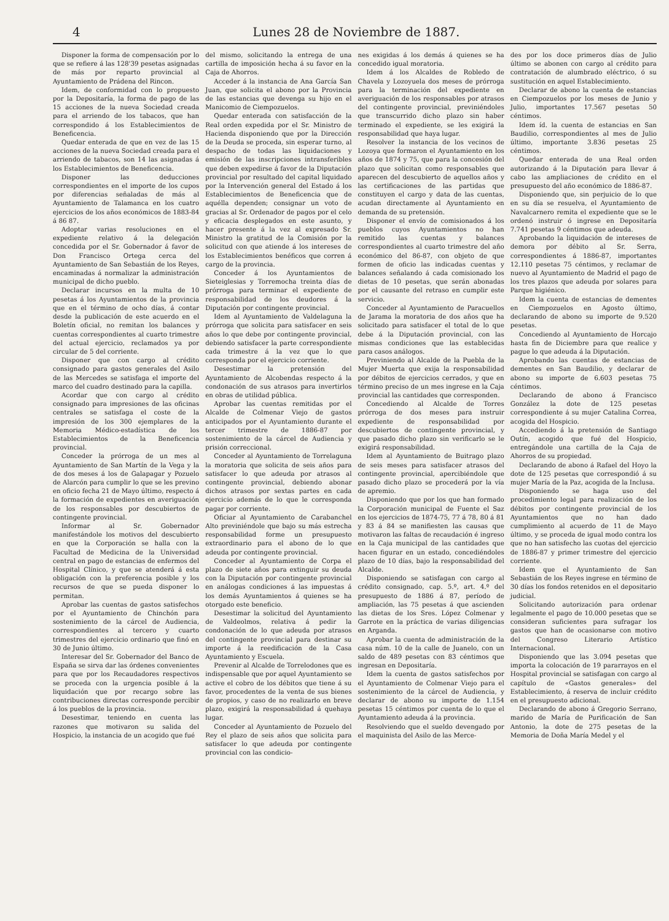4 Lunes 28 de Noviembre de 1887.
Disponer la forma de compensación por lo que se refiere á las 128'39 pesetas asignadas de más por reparto provincial al Ayuntamiento de Prádena del Rincon.
Idem, de conformidad con lo propuesto por la Depositaría, la forma de pago de las 15 acciones de la nueva Sociedad creada para el arriendo de los tabacos, que han correspondido á los Establecimientos de Beneficencia.
Quedar enterada de que en vez de las 15 acciones de la nueva Sociedad creada para el arriendo de tabacos, son 14 las asignadas á los Establecimientos de Beneficencia.
Disponer las deducciones correspondientes en el importe de los cupos por diferencias señaladas de más al Ayuntamiento de Talamanca en los cuatro ejercicios de los años económicos de 1883-84 á 86 87.
Adoptar varias resoluciones en el expediente relativo á la delegación concedida por el Sr. Gobernador á favor de Don Francisco Ortega cerca del Ayuntamiento de San Sebastián de los Reyes, encaminadas á normalizar la administración municipal de dicho pueblo.
Declarar incursos en la multa de 10 pesetas á los Ayuntamientos de la provincia que en el término de ocho días, á contar desde la publicación de este acuerdo en el Boletín oficial, no remitan los balances y cuentas correspondientes al cuarto trimestre del actual ejercicio, reclamados ya por circular de 5 del corriente.
Disponer que con cargo al crédito consignado para gastos generales del Asilo de las Mercedes se satisfaga el importe del marco del cuadro destinado para la capilla.
Acordar que con cargo al crédito consignado para impresiones de las oficinas centrales se satisfaga el coste de la impresión de los 300 ejemplares de la Memoria Médico-estadística de los Establecimientos de la Beneficencia provincial.
Conceder la prórroga de un mes al Ayuntamiento de San Martín de la Vega y la de dos meses á los de Galapagar y Pozuelo de Alarcón para cumplir lo que se les previno en oficio fecha 21 de Mayo último, respecto á la formación de expedientes en averiguación de los responsables por descubiertos de contingente provincial.
Informar al Sr. Gobernador manifestándole los motivos del descubierto en que la Corporación se halla con la Facultad de Medicina de la Universidad central en pago de estancias de enfermos del Hospital Clínico, y que se atenderá á esta obligación con la preferencia posible y los recursos de que se pueda disponer lo permitan.
Aprobar las cuentas de gastos satisfechos por el Ayuntamiento de Chinchón para sostenimiento de la cárcel de Audiencia, correspondientes al tercero y cuarto trimestres del ejercicio ordinario que finó en 30 de Junio último.
Interesar del Sr. Gobernador del Banco de España se sirva dar las órdenes convenientes para que por los Recaudadores respectivos se proceda con la urgencia posible á la liquidación que por recargo sobre las contribuciones directas corresponde percibir á los pueblos de la provincia.
Desestimar, teniendo en cuenta las razones que motivaron su salida del Hospicio, la instancia de un acogido que fué
del mismo, solicitando la entrega de una cartilla de imposición hecha á su favor en la Caja de Ahorros.
Acceder á la instancia de Ana García San Juan, que solicita el abono por la Provincia de las estancias que devenga su hijo en el Manicomio de Ciempozuelos.
Quedar enterada con satisfacción de la Real orden expedida por el Sr. Ministro de Hacienda disponiendo que por la Dirección de la Deuda se proceda, sin esperar turno, al despacho de todas las liquidaciones y emisión de las inscripciones intransferibles que deben expedirse á favor de la Diputación provincial por resultado del capital liquidado por la Intervención general del Estado á los Establecimientos de Beneficencia que de aquélla dependen; consignar un voto de gracias al Sr. Ordenador de pagos por el celo y eficacia desplegados en este asunto, y hacer presente á la vez al expresado Sr. Ministro la gratitud de la Comisión por la solicitud con que atiende á los intereses de los Establecimientos benéficos que corren á cargo de la provincia.
Conceder á los Ayuntamientos de Sieteiglesias y Torremocha treinta días de prórroga para terminar el expediente de responsabilidad de los deudores á la Diputación por contingente provincial.
Idem al Ayuntamiento de Valdelaguna la prórroga que solicita para satisfacer en seis años lo que debe por contingente provincial, debiendo satisfacer la parte correspondiente cada trimestre á la vez que lo que corresponda por el ejercicio corriente.
Desestimar la pretensión del Ayuntamiento de Alcobendas respecto á la condonación de sus atrasos para invertirlos en obras de utilidad pública.
Aprobar las cuentas remitidas por el Alcalde de Colmenar Viejo de gastos anticipados por el Ayuntamiento durante el tercer trimestre de 1886-87 por sostenimiento de la cárcel de Audiencia y prisión correccional.
Conceder al Ayuntamiento de Torrelaguna la moratoria que solicita de seis años para satisfacer lo que adeuda por atrasos al contingente provincial, debiendo abonar dichos atrasos por sextas partes en cada ejercicio además de lo que le corresponda pagar por corriente.
Oficiar al Ayuntamiento de Carabanchel Alto previniéndole que bajo su más estrecha responsabilidad forme un presupuesto extraordinario para el abono de lo que adeuda por contingente provincial.
Conceder al Ayuntamiento de Corpa el plazo de siete años para extinguir su deuda con la Diputación por contingente provincial en análogas condiciones á las impuestas á los demás Ayuntamientos á quienes se ha otorgado este beneficio.
Desestimar la solicitud del Ayuntamiento de Valdeolmos, relativa á pedir la condonación de lo que adeuda por atrasos del contingente provincial para destinar su importe á la reedificación de la Casa Ayuntamiento y Escuela.
Prevenir al Alcalde de Torrelodones que es indispensable que por aquel Ayuntamiento se active el cobro de los débitos que tiene á su favor, procedentes de la venta de sus bienes de propios, y caso de no realizarlo en breve plazo, exigirá la responsabilidad á quehaya lugar.
Conceder al Ayuntamiento de Pozuelo del Rey el plazo de seis años que solicita para satisfacer lo que adeuda por contingente provincial con las condicio-
nes exigidas á los demás á quienes se ha concedido igual moratoria.
Idem á los Alcaldes de Robledo de Chavela y Lozoyuela dos meses de prórroga para la terminación del expediente en averiguación de los responsables por atrasos del contingente provincial, previniéndoles que transcurrido dicho plazo sin haber terminado el expediente, se les exigirá la responsabilidad que haya lugar.
Resolver la instancia de los vecinos de Lozoya que formaron el Ayuntamiento en los años de 1874 y 75, que para la concesión del plazo que solicitan como responsables que aparecen del descubierto de aquellos años y las certificaciones de las partidas que constituyen el cargo y data de las cuentas, acudan directamente al Ayuntamiento en demanda de su pretensión.
Disponer el envío de comisionados á los pueblos cuyos Ayuntamientos no han remitido las cuentas y balances correspondientes al cuarto trimestre del año económico del 86-87, con objeto de que formen de oficio las indicadas cuentas y balances señalando á cada comisionado los dietas de 10 pesetas, que serán abonadas por el causante del retraso en cumplir este servicio.
Conceder al Ayuntamiento de Paracuellos de Jarama la moratoria de dos años que ha solicitado para satisfacer el total de lo que debe á la Diputación provincial, con las mismas condiciones que las establecidas para casos análogos.
Previniendo al Alcalde de la Puebla de la Mujer Muerta que exija la responsabilidad por débitos de ejercicios cerrados, y que en término preciso de un mes ingrese en la Caja provincial las cantidades que corresponden.
Concediendo al Alcalde de Torres prórroga de dos meses para instruir expediente de responsabilidad por descubiertos de contingente provincial, y que pasado dicho plazo sin verificarlo se le exigirá responsabilidad.
Idem al Ayuntamiento de Buitrago plazo de seis meses para satisfacer atrasos del contingente provincial, apercibiéndole que pasado dicho plazo se procederá por la vía de apremio.
Disponiendo que por los que han formado la Corporación municipal de Fuente el Saz en los ejercicios de 1874-75, 77 á 78, 80 á 81 y 83 á 84 se manifiesten las causas que motivaron las faltas de recaudación é ingreso en la Caja municipal de las cantidades que hacen figurar en un estado, concediéndoles plazo de 10 días, bajo la responsabilidad del Alcalde.
Disponiendo se satisfagan con cargo al crédito consignado, cap. 5.º, art. 4.º del presupuesto de 1886 á 87, período de ampliación, las 75 pesetas á que ascienden las dietas de los Sres. López Colmenar y Garrote en la práctica de varias diligencias en Arganda.
Aprobar la cuenta de administración de la casa núm. 10 de la calle de Juanelo, con un saldo de 489 pesetas con 83 céntimos que ingresan en Depositaría.
Idem la cuenta de gastos satisfechos por el Ayuntamiento de Colmenar Viejo para el sostenimiento de la cárcel de Audiencia, y declarar de abono su importe de 1.154 pesetas 15 céntimos por cuenta de lo que el Ayuntamiento adeuda á la provincia.
Resolviendo que el sueldo devengado por el maquinista del Asilo de las Merce-
des por los doce primeros días de Julio último se abonen con cargo al crédito para contratación de alumbrado eléctrico, ó su sustitución en aquel Establecimiento.
Declarar de abono la cuenta de estancias en Ciempozuelos por los meses de Junio y Julio, importantes 17.567 pesetas 50 céntimos.
Idem íd. la cuenta de estancias en San Baudilio, correspondientes al mes de Julio último, importante 3.836 pesetas 25 céntimos.
Quedar enterada de una Real orden autorizando á la Diputación para llevar á cabo las ampliaciones de crédito en el presupuesto del año económico de 1886-87.
Disponiendo que, sin perjuicio de lo que en su día se resuelva, el Ayuntamiento de Navalcarnero remita el expediente que se le ordenó instruir ó ingrese en Depositaría 7.741 pesetas 9 céntimos que adeuda.
Aprobando la liquidación de intereses de demora por débito al Sr. Serra, correspondientes á 1886-87, importantes 12.110 pesetas 75 céntimos, y reclamar de nuevo al Ayuntamiento de Madrid el pago de los tres plazos que adeuda por solares para Parque higiénico.
Idem la cuenta de estancias de dementes en Ciempozuelos en Agosto último, declarando de abono su importe de 9.520 pesetas.
Concediendo al Ayuntamiento de Horcajo hasta fin de Diciembre para que realice y pague lo que adeuda á la Diputación.
Aprobando las cuentas de estancias de dementes en San Baudilio, y declarar de abono su importe de 6.603 pesetas 75 céntimos.
Declarando de abono á Francisco González la dote de 125 pesetas correspondiente á su mujer Catalina Correa, acogida del Hospicio.
Accediendo á la pretensión de Santiago Outín, acogido que fué del Hospicio, entregándole una cartilla de la Caja de Ahorros de su propiedad.
Declarando de abono á Rafael del Hoyo la dote de 125 pesetas que correspondió á su mujer María de la Paz, acogida de la Inclusa.
Disponiendo se haga uso del procedimiento legal para realización de los débitos por contingente provincial de los Ayuntamientos que no han dado cumplimiento al acuerdo de 11 de Mayo último, y se proceda de igual modo contra los que no han satisfecho las cuotas del ejercicio de 1886-87 y primer trimestre del ejercicio corriente.
Idem que el Ayuntamiento de San Sebastián de los Reyes ingrese en término de 30 días los fondos retenidos en el depositario judicial.
Solicitando autorización para ordenar legalmente el pago de 10.000 pesetas que se consideran suficientes para sufragar los gastos que han de ocasionarse con motivo del Congreso Literario Artístico Internacional.
Disponiendo que las 3.094 pesetas que importa la colocación de 19 pararrayos en el Hospital provincial se satisfagan con cargo al capítulo de «Gastos generales» del Establecimiento, á reserva de incluir crédito en el presupuesto adicional.
Declarando de abono á Gregorio Serrano, marido de María de Purificación de San Antonio, la dote de 275 pesetas de la Memoria de Doña María Medel y el